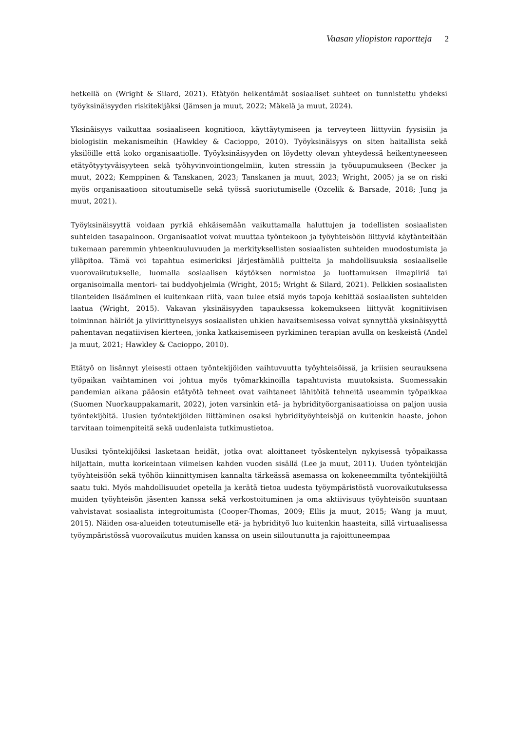Vaasan yliopiston raportteja 2
hetkellä on (Wright & Silard, 2021). Etätyön heikentämät sosiaaliset suhteet on tunnistettu yhdeksi työyksinäisyyden riskitekijäksi (Jämsen ja muut, 2022; Mäkelä ja muut, 2024).
Yksinäisyys vaikuttaa sosiaaliseen kognitioon, käyttäytymiseen ja terveyteen liittyviin fyysisiin ja biologisiin mekanismeihin (Hawkley & Cacioppo, 2010). Työyksinäisyys on siten haitallista sekä yksilöille että koko organisaatiolle. Työyksinäisyyden on löydetty olevan yhteydessä heikentyneeseen etätyötyytyväisyyteen sekä työhyvinvointiongelmiin, kuten stressiin ja työuupumukseen (Becker ja muut, 2022; Kemppinen & Tanskanen, 2023; Tanskanen ja muut, 2023; Wright, 2005) ja se on riski myös organisaatioon sitoutumiselle sekä työssä suoriutumiselle (Ozcelik & Barsade, 2018; Jung ja muut, 2021).
Työyksinäisyyttä voidaan pyrkiä ehkäisemään vaikuttamalla haluttujen ja todellisten sosiaalisten suhteiden tasapainoon. Organisaatiot voivat muuttaa työntekoon ja työyhteisöön liittyviä käytänteitään tukemaan paremmin yhteenkuuluvuuden ja merkityksellisten sosiaalisten suhteiden muodostumista ja ylläpitoa. Tämä voi tapahtua esimerkiksi järjestämällä puitteita ja mahdollisuuksia sosiaaliselle vuorovaikutukselle, luomalla sosiaalisen käytöksen normistoa ja luottamuksen ilmapiiriä tai organisoimalla mentori- tai buddyohjelmia (Wright, 2015; Wright & Silard, 2021). Pelkkien sosiaalisten tilanteiden lisääminen ei kuitenkaan riitä, vaan tulee etsiä myös tapoja kehittää sosiaalisten suhteiden laatua (Wright, 2015). Vakavan yksinäisyyden tapauksessa kokemukseen liittyvät kognitiivisen toiminnan häiriöt ja ylivirittyneisyys sosiaalisten uhkien havaitsemisessa voivat synnyttää yksinäisyyttä pahentavan negatiivisen kierteen, jonka katkaisemiseen pyrkiminen terapian avulla on keskeistä (Andel ja muut, 2021; Hawkley & Cacioppo, 2010).
Etätyö on lisännyt yleisesti ottaen työntekijöiden vaihtuvuutta työyhteisöissä, ja kriisien seurauksena työpaikan vaihtaminen voi johtua myös työmarkkinoilla tapahtuvista muutoksista. Suomessakin pandemian aikana pääosin etätyötä tehneet ovat vaihtaneet lähitöitä tehneitä useammin työpaikkaa (Suomen Nuorkauppakamarit, 2022), joten varsinkin etä- ja hybridityöorganisaatioissa on paljon uusia työntekijöitä. Uusien työntekijöiden liittäminen osaksi hybridityöyhteisöjä on kuitenkin haaste, johon tarvitaan toimenpiteitä sekä uudenlaista tutkimustietoa.
Uusiksi työntekijöiksi lasketaan heidät, jotka ovat aloittaneet työskentelyn nykyisessä työpaikassa hiljattain, mutta korkeintaan viimeisen kahden vuoden sisällä (Lee ja muut, 2011). Uuden työntekijän työyhteisöön sekä työhön kiinnittymisen kannalta tärkeässä asemassa on kokeneemmilta työntekijöiltä saatu tuki. Myös mahdollisuudet opetella ja kerätä tietoa uudesta työympäristöstä vuorovaikutuksessa muiden työyhteisön jäsenten kanssa sekä verkostoituminen ja oma aktiivisuus työyhteisön suuntaan vahvistavat sosiaalista integroitumista (Cooper-Thomas, 2009; Ellis ja muut, 2015; Wang ja muut, 2015). Näiden osa-alueiden toteutumiselle etä- ja hybridityö luo kuitenkin haasteita, sillä virtuaalisessa työympäristössä vuorovaikutus muiden kanssa on usein siiloutunutta ja rajoittuneempaa